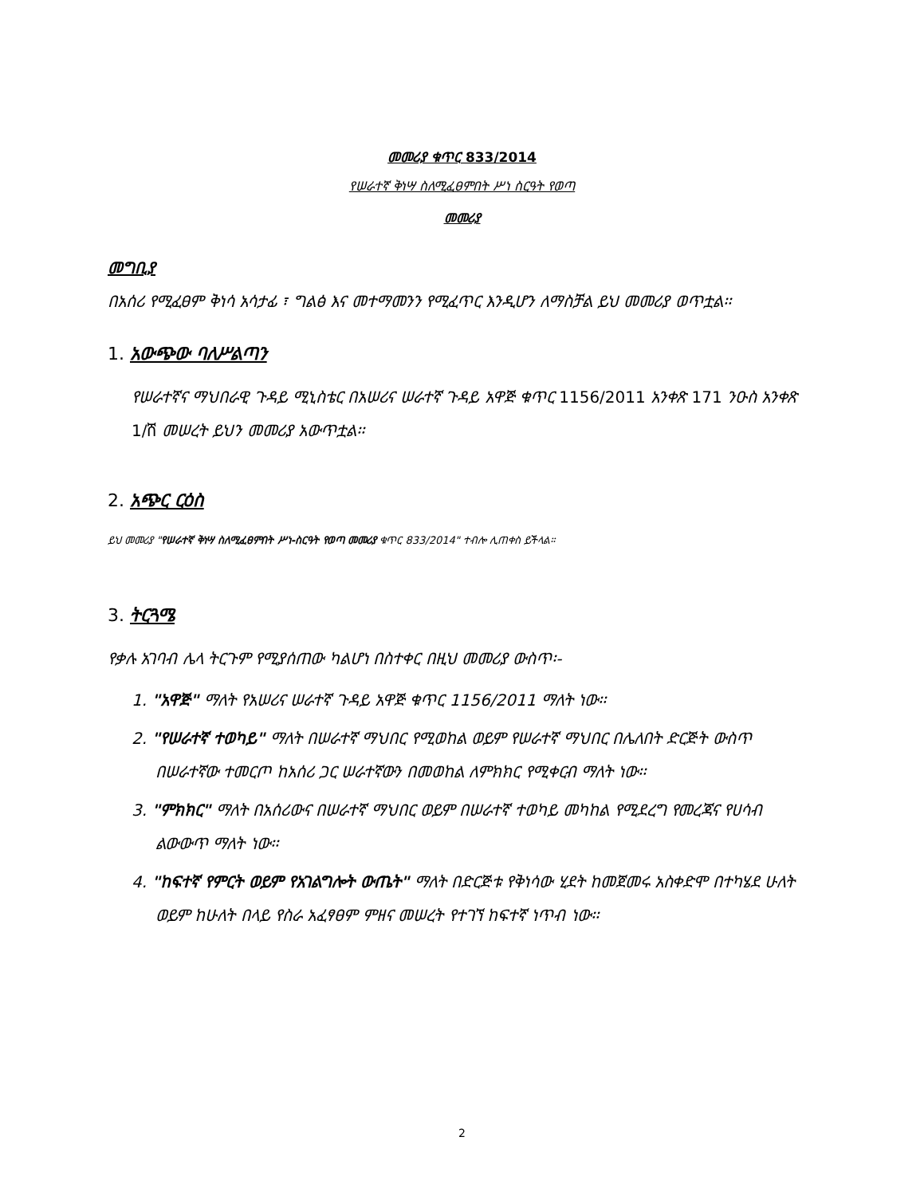መመሪያ ቁጥር 833/2014
የሠራተኛ ቅነሣ ስለሚፈፀምበት ሥነ ስርዓት የወጣ
መመሪያ
መግቢያ
በአሰሪ የሚፈፀም ቅነሳ አሳታፊ ፣ ግልፅ እና መተማመንን የሚፈጥር እንዲሆን ለማስቻል ይህ መመሪያ ወጥቷል፡፡
1. አውጭው ባለሥልጣን
የሠራተኛና ማህበራዊ ጉዳይ ሚኒስቴር በአሠሪና ሠራተኛ ጉዳይ አዋጅ ቁጥር 1156/2011 አንቀጽ 171 ንዑስ አንቀጽ 1/ሸ መሠረት ይህን መመሪያ አውጥቷል፡፡
2. አጭር ርዕስ
ይህ መመሪያ "የሠራተኛ ቅነሣ ስለሚፈፀምበት ሥነ-ስርዓት የወጣ መመሪያ ቁጥር 833/2014" ተብሎ ሊጠቀስ ይችላል፡፡
3. ትርጓሜ
የቃሉ አገባብ ሌላ ትርጉም የሚያሰጠው ካልሆነ በስተቀር በዚህ መመሪያ ውስጥ፡-
1. "አዋጅ" ማለት የአሠሪና ሠራተኛ ጉዳይ አዋጅ ቁጥር 1156/2011 ማለት ነው፡፡
2. "የሠራተኛ ተወካይ" ማለት በሠራተኛ ማህበር የሚወከል ወይም የሠራተኛ ማህበር በሌለበት ድርጅት ውስጥ በሠራተኛው ተመርጦ ከአሰሪ ጋር ሠራተኛውን በመወከል ለምክክር የሚቀርብ ማለት ነው፡፡
3. "ምክክር" ማለት በአሰሪውና በሠራተኛ ማህበር ወይም በሠራተኛ ተወካይ መካከል የሚደረግ የመረጃና የሀሳብ ልውውጥ ማለት ነው፡፡
4. "ከፍተኛ የምርት ወይም የአገልግሎት ውጤት" ማለት በድርጅቱ የቅነሳው ሂደት ከመጀመሩ አስቀድሞ በተካሄደ ሁለት ወይም ከሁለት በላይ የስራ አፈፃፀም ምዘና መሠረት የተገኘ ከፍተኛ ነጥብ ነው፡፡
2